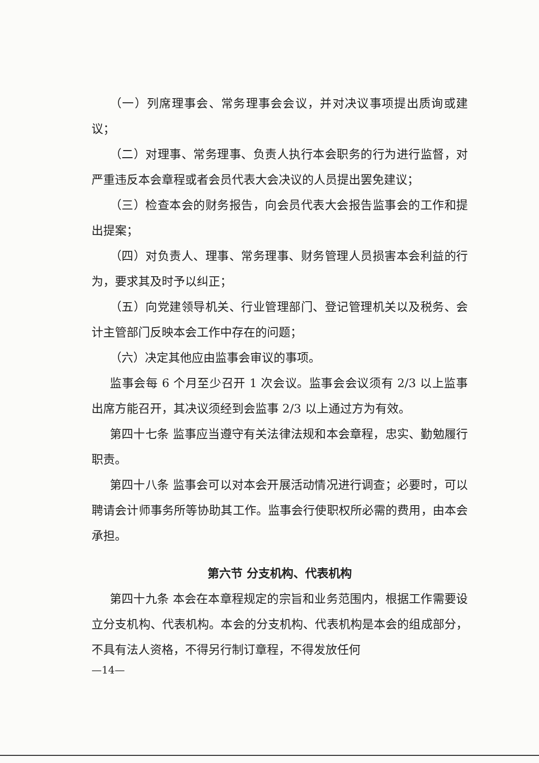（一）列席理事会、常务理事会会议，并对决议事项提出质询或建议；
（二）对理事、常务理事、负责人执行本会职务的行为进行监督，对严重违反本会章程或者会员代表大会决议的人员提出罢免建议；
（三）检查本会的财务报告，向会员代表大会报告监事会的工作和提出提案；
（四）对负责人、理事、常务理事、财务管理人员损害本会利益的行为，要求其及时予以纠正；
（五）向党建领导机关、行业管理部门、登记管理机关以及税务、会计主管部门反映本会工作中存在的问题；
（六）决定其他应由监事会审议的事项。
监事会每 6 个月至少召开 1 次会议。监事会会议须有 2/3 以上监事出席方能召开，其决议须经到会监事 2/3 以上通过方为有效。
第四十七条 监事应当遵守有关法律法规和本会章程，忠实、勤勉履行职责。
第四十八条 监事会可以对本会开展活动情况进行调查；必要时，可以聘请会计师事务所等协助其工作。监事会行使职权所必需的费用，由本会承担。
第六节 分支机构、代表机构
第四十九条 本会在本章程规定的宗旨和业务范围内，根据工作需要设立分支机构、代表机构。本会的分支机构、代表机构是本会的组成部分，不具有法人资格，不得另行制订章程，不得发放任何
—14—